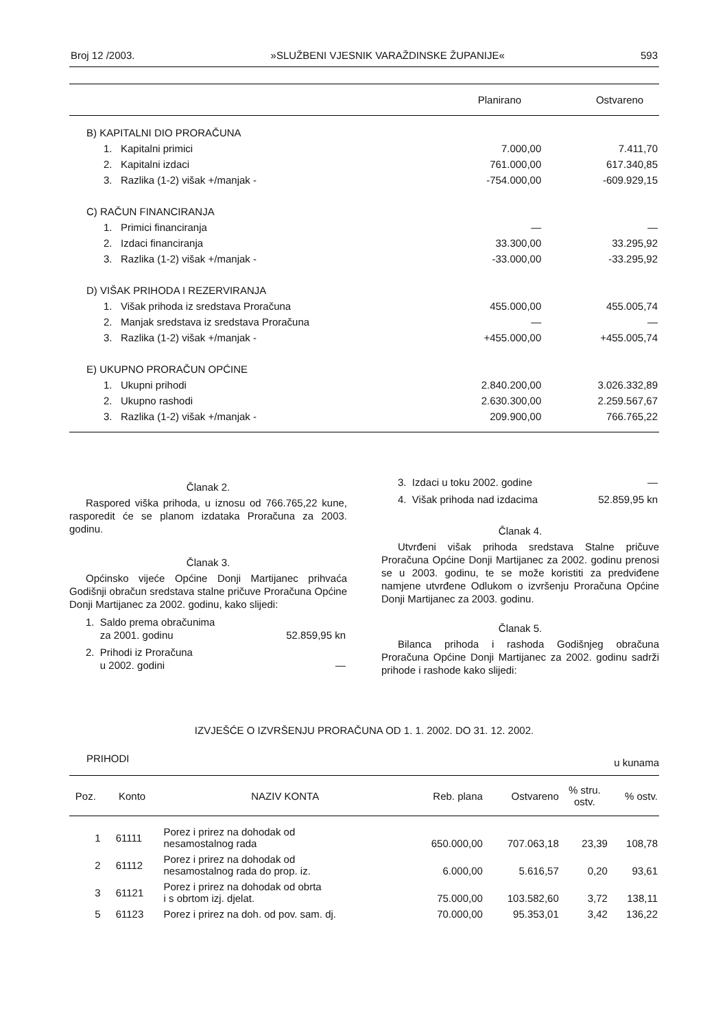Broj 12 /2003. »SLUŽBENI VJESNIK VARAŽDINSKE ŽUPANIJE« 593
| | Planirano | Ostvareno |
| --- | --- | --- |
| B) KAPITALNI DIO PRORAČUNA | | |
| 1. Kapitalni primici | 7.000,00 | 7.411,70 |
| 2. Kapitalni izdaci | 761.000,00 | 617.340,85 |
| 3. Razlika (1-2) višak +/manjak - | -754.000,00 | -609.929,15 |
| C) RAČUN FINANCIRANJA | | |
| 1. Primici financiranja | — | — |
| 2. Izdaci financiranja | 33.300,00 | 33.295,92 |
| 3. Razlika (1-2) višak +/manjak - | -33.000,00 | -33.295,92 |
| D) VIŠAK PRIHODA I REZERVIRANJA | | |
| 1. Višak prihoda iz sredstava Proračuna | 455.000,00 | 455.005,74 |
| 2. Manjak sredstava iz sredstava Proračuna | — | — |
| 3. Razlika (1-2) višak +/manjak - | +455.000,00 | +455.005,74 |
| E) UKUPNO PRORAČUN OPĆINE | | |
| 1. Ukupni prihodi | 2.840.200,00 | 3.026.332,89 |
| 2. Ukupno rashodi | 2.630.300,00 | 2.259.567,67 |
| 3. Razlika (1-2) višak +/manjak - | 209.900,00 | 766.765,22 |
Članak 2.
Raspored viška prihoda, u iznosu od 766.765,22 kune, rasporedit će se planom izdataka Proračuna za 2003. godinu.
Članak 3.
Općinsko vijeće Općine Donji Martijanec prihvaća Godišnji obračun sredstava stalne pričuve Proračuna Općine Donji Martijanec za 2002. godinu, kako slijedi:
| 1. Saldo prema obračunima za 2001. godinu | 52.859,95 kn |
| 2. Prihodi iz Proračuna u 2002. godini | — |
| 3. Izdaci u toku 2002. godine | — |
| 4. Višak prihoda nad izdacima | 52.859,95 kn |
Članak 4.
Utvrđeni višak prihoda sredstava Stalne pričuve Proračuna Općine Donji Martijanec za 2002. godinu prenosi se u 2003. godinu, te se može koristiti za predviđene namjene utvrđene Odlukom o izvršenju Proračuna Općine Donji Martijanec za 2003. godinu.
Članak 5.
Bilanca prihoda i rashoda Godišnjeg obračuna Proračuna Općine Donji Martijanec za 2002. godinu sadrži prihode i rashode kako slijedi:
IZVJEŠĆE O IZVRŠENJU PRORAČUNA OD 1. 1. 2002. DO 31. 12. 2002.
PRIHODI u kunama
| Poz. | Konto | NAZIV KONTA | Reb. plana | Ostvareno | % stru. ostv. | % ostv. |
| --- | --- | --- | --- | --- | --- | --- |
| 1 | 61111 | Porez i prirez na dohodak od nesamostalnog rada | 650.000,00 | 707.063,18 | 23,39 | 108,78 |
| 2 | 61112 | Porez i prirez na dohodak od nesamostalnog rada do prop. iz. | 6.000,00 | 5.616,57 | 0,20 | 93,61 |
| 3 | 61121 | Porez i prirez na dohodak od obrta i s obrtom izj. djelat. | 75.000,00 | 103.582,60 | 3,72 | 138,11 |
| 5 | 61123 | Porez i prirez na doh. od pov. sam. dj. | 70.000,00 | 95.353,01 | 3,42 | 136,22 |